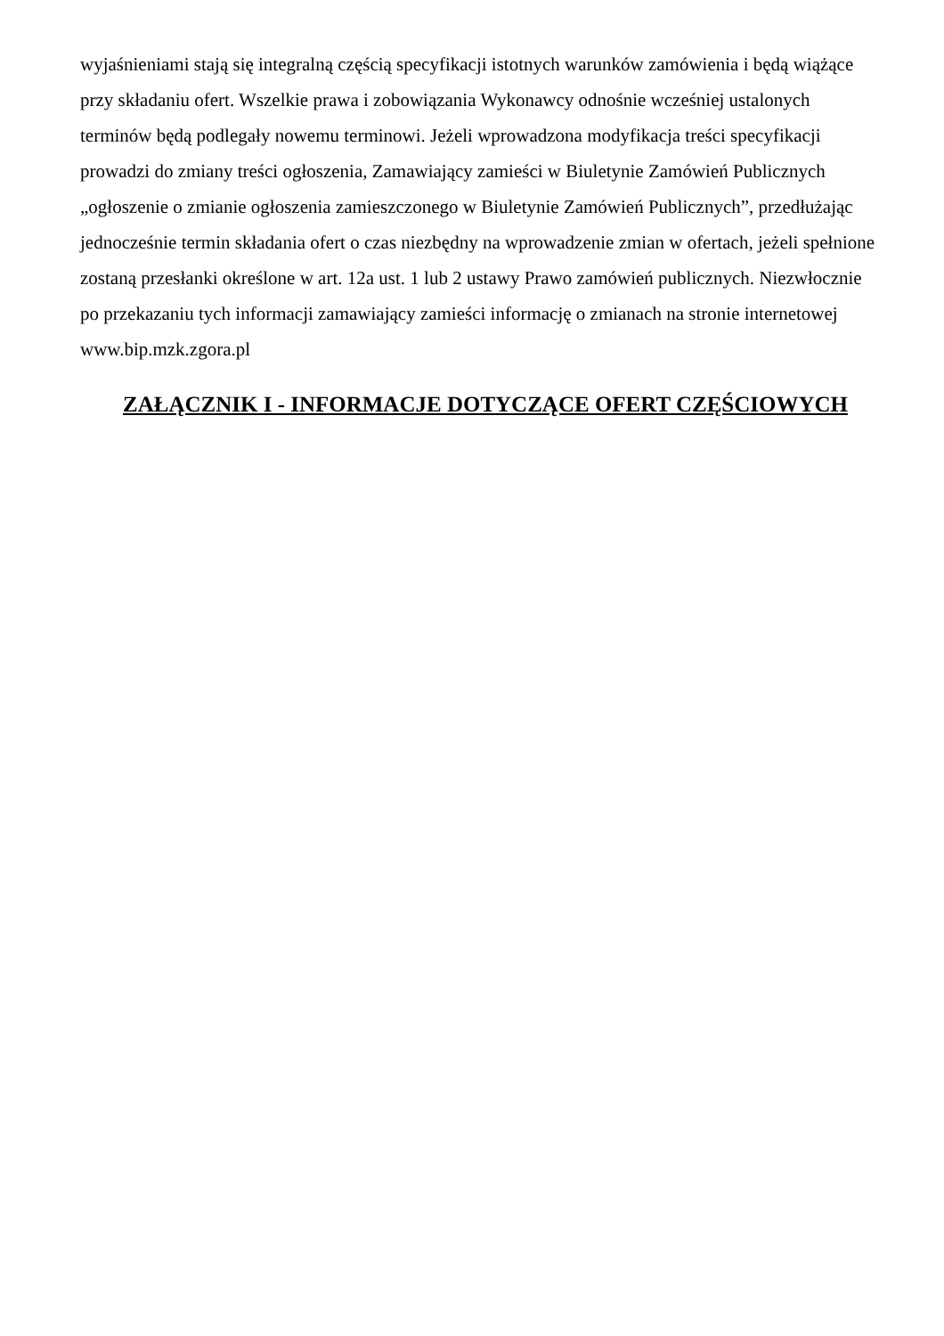wyjaśnieniami stają się integralną częścią specyfikacji istotnych warunków zamówienia i będą wiążące
przy składaniu ofert. Wszelkie prawa i zobowiązania Wykonawcy odnośnie wcześniej ustalonych
terminów będą podlegały nowemu terminowi. Jeżeli wprowadzona modyfikacja treści specyfikacji
prowadzi do zmiany treści ogłoszenia, Zamawiający zamieści w Biuletynie Zamówień Publicznych
„ogłoszenie o zmianie ogłoszenia zamieszczonego w Biuletynie Zamówień Publicznych”, przedłużając
jednocześnie termin składania ofert o czas niezbędny na wprowadzenie zmian w ofertach, jeżeli spełnione
zostaną przesłanki określone w art. 12a ust. 1 lub 2 ustawy Prawo zamówień publicznych. Niezwłocznie
po przekazaniu tych informacji zamawiający zamieści informację o zmianach na stronie internetowej
www.bip.mzk.zgora.pl
ZAŁĄCZNIK I - INFORMACJE DOTYCZĄCE OFERT CZĘŚCIOWYCH